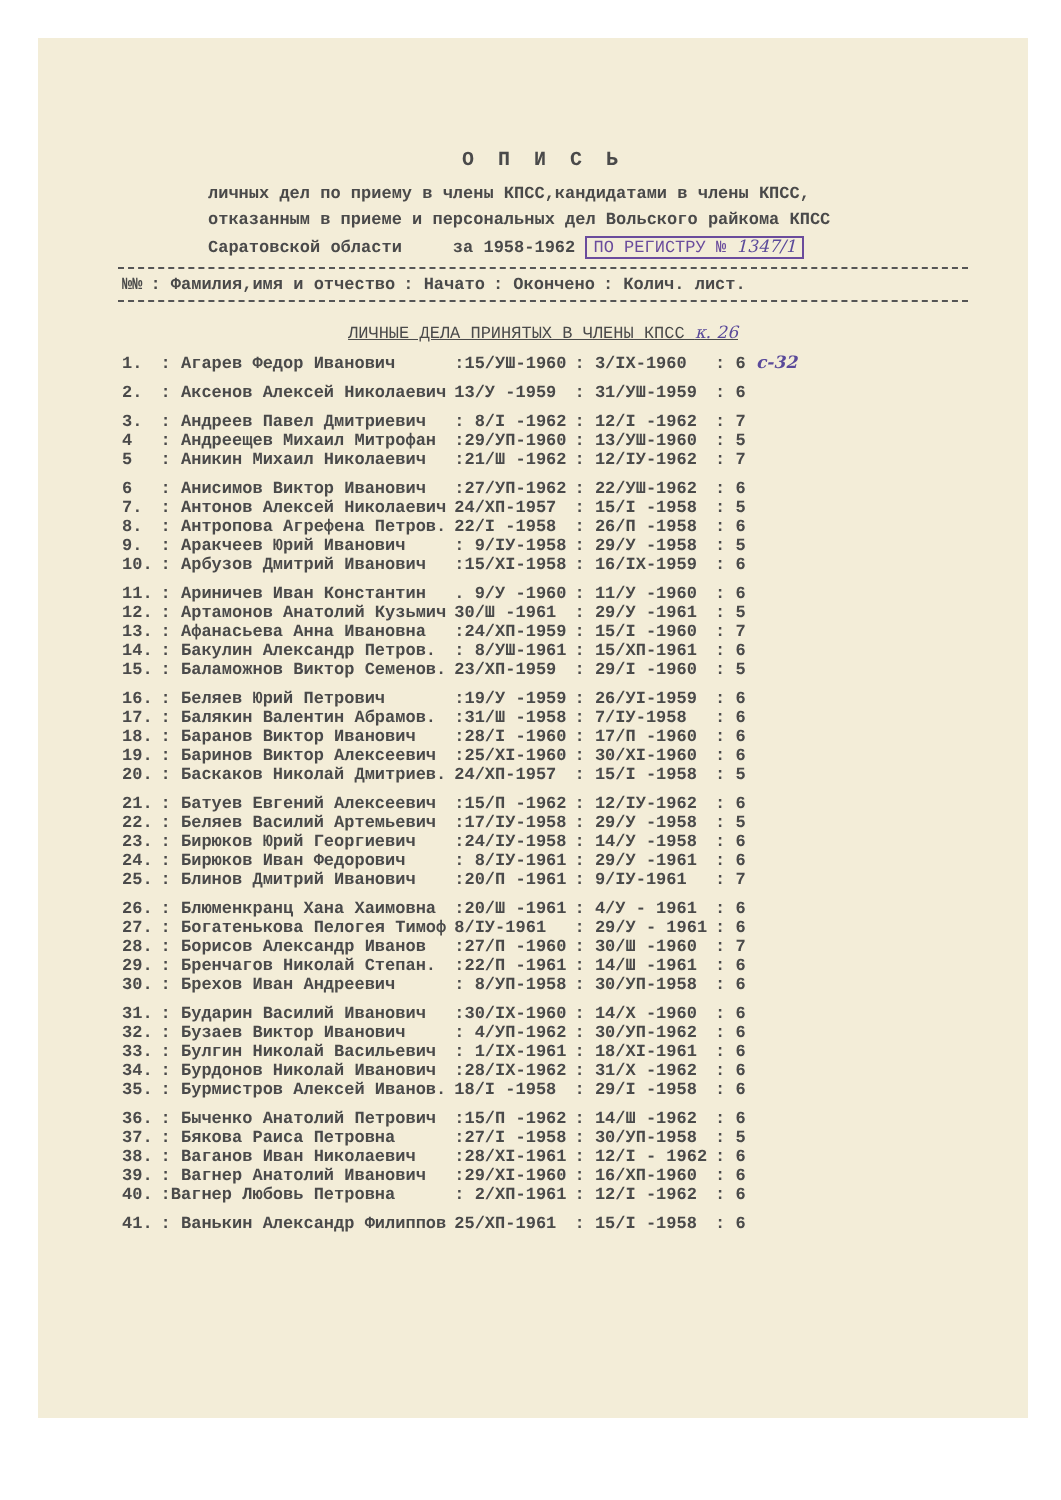О П И С Ь
личных дел по приему в члены КПСС,кандидатами в члены КПСС,
отказанным в приеме и персональных дел Вольского райкома КПСС
Саратовской области за 1958-1962 ПО РЕГИСТРУ № 1347/1
| №№ | : Фамилия,имя и отчество | : Начато | : Окончено | : Колич. лист. |
| --- | --- | --- | --- | --- |
ЛИЧНЫЕ ДЕЛА ПРИНЯТЫХ В ЧЛЕНЫ КПСС к. 26
| 1. | : Агарев Федор Иванович | :15/УШ-1960 | : 3/IX-1960 | : 6 с-32 |
| 2. | : Аксенов Алексей Николаевич | 13/У -1959 | : 31/УШ-1959 | : 6 |
| 3. | : Андреев Павел Дмитриевич | : 8/I -1962 | : 12/I -1962 | : 7 |
| 4 | : Андреещев Михаил Митрофан | :29/УП-1960 | : 13/УШ-1960 | : 5 |
| 5 | : Аникин Михаил Николаевич | :21/Ш -1962 | : 12/IУ-1962 | : 7 |
| 6 | : Анисимов Виктор Иванович | :27/УП-1962 | : 22/УШ-1962 | : 6 |
| 7. | : Антонов Алексей Николаевич | 24/XП-1957 | : 15/I -1958 | : 5 |
| 8. | : Антропова Агрефена Петров. | 22/I -1958 | : 26/П -1958 | : 6 |
| 9. | : Аракчеев Юрий Иванович | : 9/IУ-1958 | : 29/У -1958 | : 5 |
| 10. | : Арбузов Дмитрий Иванович | :15/XI-1958 | : 16/IX-1959 | : 6 |
| 11. | : Ариничев Иван Константин | . 9/У -1960 | : 11/У -1960 | : 6 |
| 12. | : Артамонов Анатолий Кузьмич | 30/Ш -1961 | : 29/У -1961 | : 5 |
| 13. | : Афанасьева Анна Ивановна | :24/XП-1959 | : 15/I -1960 | : 7 |
| 14. | : Бакулин Александр Петров. | : 8/УШ-1961 | : 15/XП-1961 | : 6 |
| 15. | : Баламожнов Виктор Семенов. | 23/XП-1959 | : 29/I -1960 | : 5 |
| 16. | : Беляев Юрий Петрович | :19/У -1959 | : 26/УI-1959 | : 6 |
| 17. | : Балякин Валентин Абрамов. | :31/Ш -1958 | : 7/IУ-1958 | : 6 |
| 18. | : Баранов Виктор Иванович | :28/I -1960 | : 17/П -1960 | : 6 |
| 19. | : Баринов Виктор Алексеевич | :25/XI-1960 | : 30/XI-1960 | : 6 |
| 20. | : Баскаков Николай Дмитриев. | 24/XП-1957 | : 15/I -1958 | : 5 |
| 21. | : Батуев Евгений Алексеевич | :15/П -1962 | : 12/IУ-1962 | : 6 |
| 22. | : Беляев Василий Артемьевич | :17/IУ-1958 | : 29/У -1958 | : 5 |
| 23. | : Бирюков Юрий Георгиевич | :24/IУ-1958 | : 14/У -1958 | : 6 |
| 24. | : Бирюков Иван Федорович | : 8/IУ-1961 | : 29/У -1961 | : 6 |
| 25. | : Блинов Дмитрий Иванович | :20/П -1961 | : 9/IУ-1961 | : 7 |
| 26. | : Блюменкранц Хана Хаимовна | :20/Ш -1961 | : 4/У - 1961 | : 6 |
| 27. | : Богатенькова Пелогея Тимоф | 8/IУ-1961 | : 29/У - 1961 | : 6 |
| 28. | : Борисов Александр Иванов | :27/П -1960 | : 30/Ш -1960 | : 7 |
| 29. | : Бренчагов Николай Степан. | :22/П -1961 | : 14/Ш -1961 | : 6 |
| 30. | : Брехов Иван Андреевич | : 8/УП-1958 | : 30/УП-1958 | : 6 |
| 31. | : Бударин Василий Иванович | :30/IX-1960 | : 14/X -1960 | : 6 |
| 32. | : Бузаев Виктор Иванович | : 4/УП-1962 | : 30/УП-1962 | : 6 |
| 33. | : Булгин Николай Васильевич | : 1/IX-1961 | : 18/XI-1961 | : 6 |
| 34. | : Бурдонов Николай Иванович | :28/IX-1962 | : 31/X -1962 | : 6 |
| 35. | : Бурмистров Алексей Иванов. | 18/I -1958 | : 29/I -1958 | : 6 |
| 36. | : Быченко Анатолий Петрович | :15/П -1962 | : 14/Ш -1962 | : 6 |
| 37. | : Бякова Раиса Петровна | :27/I -1958 | : 30/УП-1958 | : 5 |
| 38. | : Ваганов Иван Николаевич | :28/XI-1961 | : 12/I - 1962 | : 6 |
| 39. | : Вагнер Анатолий Иванович | :29/XI-1960 | : 16/XП-1960 | : 6 |
| 40. | :Вагнер Любовь Петровна | : 2/XП-1961 | : 12/I -1962 | : 6 |
| 41. | : Ванькин Александр Филиппов | 25/XП-1961 | : 15/I -1958 | : 6 |